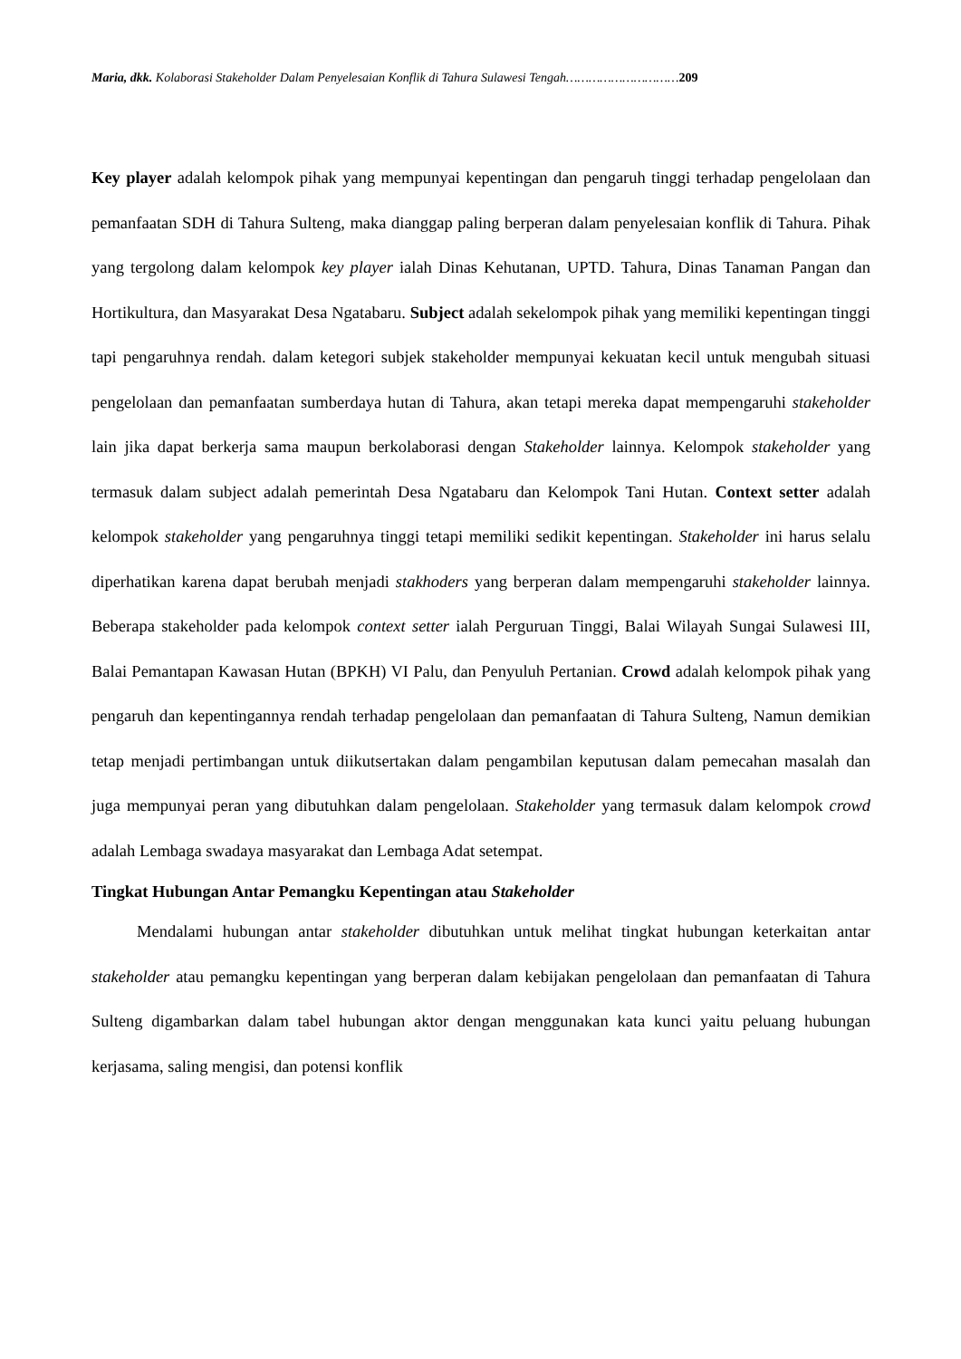Maria, dkk. Kolaborasi Stakeholder Dalam Penyelesaian Konflik di Tahura Sulawesi Tengah…………………………209
Key player adalah kelompok pihak yang mempunyai kepentingan dan pengaruh tinggi terhadap pengelolaan dan pemanfaatan SDH di Tahura Sulteng, maka dianggap paling berperan dalam penyelesaian konflik di Tahura. Pihak yang tergolong dalam kelompok key player ialah Dinas Kehutanan, UPTD. Tahura, Dinas Tanaman Pangan dan Hortikultura, dan Masyarakat Desa Ngatabaru. Subject adalah sekelompok pihak yang memiliki kepentingan tinggi tapi pengaruhnya rendah. dalam ketegori subjek stakeholder mempunyai kekuatan kecil untuk mengubah situasi pengelolaan dan pemanfaatan sumberdaya hutan di Tahura, akan tetapi mereka dapat mempengaruhi stakeholder lain jika dapat berkerja sama maupun berkolaborasi dengan Stakeholder lainnya. Kelompok stakeholder yang termasuk dalam subject adalah pemerintah Desa Ngatabaru dan Kelompok Tani Hutan. Context setter adalah kelompok stakeholder yang pengaruhnya tinggi tetapi memiliki sedikit kepentingan. Stakeholder ini harus selalu diperhatikan karena dapat berubah menjadi stakhoders yang berperan dalam mempengaruhi stakeholder lainnya. Beberapa stakeholder pada kelompok context setter ialah Perguruan Tinggi, Balai Wilayah Sungai Sulawesi III, Balai Pemantapan Kawasan Hutan (BPKH) VI Palu, dan Penyuluh Pertanian. Crowd adalah kelompok pihak yang pengaruh dan kepentingannya rendah terhadap pengelolaan dan pemanfaatan di Tahura Sulteng, Namun demikian tetap menjadi pertimbangan untuk diikutsertakan dalam pengambilan keputusan dalam pemecahan masalah dan juga mempunyai peran yang dibutuhkan dalam pengelolaan. Stakeholder yang termasuk dalam kelompok crowd adalah Lembaga swadaya masyarakat dan Lembaga Adat setempat.
Tingkat Hubungan Antar Pemangku Kepentingan atau Stakeholder
Mendalami hubungan antar stakeholder dibutuhkan untuk melihat tingkat hubungan keterkaitan antar stakeholder atau pemangku kepentingan yang berperan dalam kebijakan pengelolaan dan pemanfaatan di Tahura Sulteng digambarkan dalam tabel hubungan aktor dengan menggunakan kata kunci yaitu peluang hubungan kerjasama, saling mengisi, dan potensi konflik